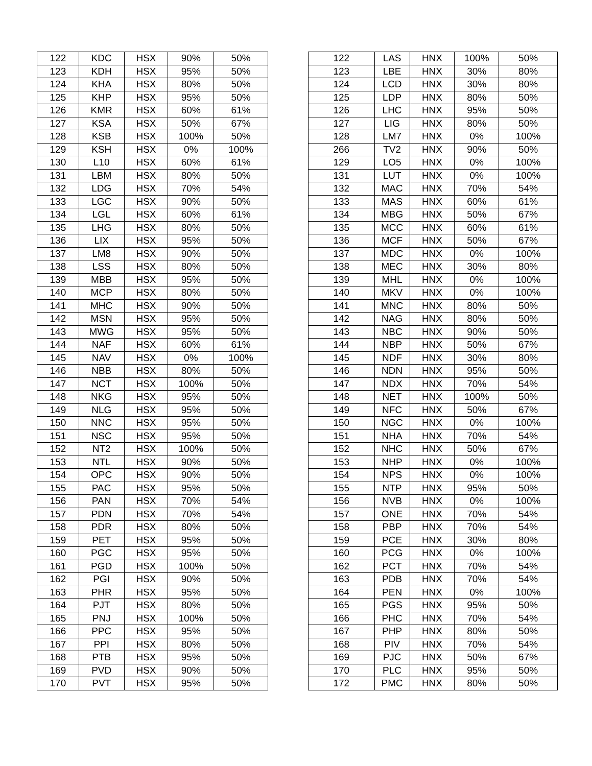| 122 | KDC | HSX | 90% | 50% |
| 123 | KDH | HSX | 95% | 50% |
| 124 | KHA | HSX | 80% | 50% |
| 125 | KHP | HSX | 95% | 50% |
| 126 | KMR | HSX | 60% | 61% |
| 127 | KSA | HSX | 50% | 67% |
| 128 | KSB | HSX | 100% | 50% |
| 129 | KSH | HSX | 0% | 100% |
| 130 | L10 | HSX | 60% | 61% |
| 131 | LBM | HSX | 80% | 50% |
| 132 | LDG | HSX | 70% | 54% |
| 133 | LGC | HSX | 90% | 50% |
| 134 | LGL | HSX | 60% | 61% |
| 135 | LHG | HSX | 80% | 50% |
| 136 | LIX | HSX | 95% | 50% |
| 137 | LM8 | HSX | 90% | 50% |
| 138 | LSS | HSX | 80% | 50% |
| 139 | MBB | HSX | 95% | 50% |
| 140 | MCP | HSX | 80% | 50% |
| 141 | MHC | HSX | 90% | 50% |
| 142 | MSN | HSX | 95% | 50% |
| 143 | MWG | HSX | 95% | 50% |
| 144 | NAF | HSX | 60% | 61% |
| 145 | NAV | HSX | 0% | 100% |
| 146 | NBB | HSX | 80% | 50% |
| 147 | NCT | HSX | 100% | 50% |
| 148 | NKG | HSX | 95% | 50% |
| 149 | NLG | HSX | 95% | 50% |
| 150 | NNC | HSX | 95% | 50% |
| 151 | NSC | HSX | 95% | 50% |
| 152 | NT2 | HSX | 100% | 50% |
| 153 | NTL | HSX | 90% | 50% |
| 154 | OPC | HSX | 90% | 50% |
| 155 | PAC | HSX | 95% | 50% |
| 156 | PAN | HSX | 70% | 54% |
| 157 | PDN | HSX | 70% | 54% |
| 158 | PDR | HSX | 80% | 50% |
| 159 | PET | HSX | 95% | 50% |
| 160 | PGC | HSX | 95% | 50% |
| 161 | PGD | HSX | 100% | 50% |
| 162 | PGI | HSX | 90% | 50% |
| 163 | PHR | HSX | 95% | 50% |
| 164 | PJT | HSX | 80% | 50% |
| 165 | PNJ | HSX | 100% | 50% |
| 166 | PPC | HSX | 95% | 50% |
| 167 | PPI | HSX | 80% | 50% |
| 168 | PTB | HSX | 95% | 50% |
| 169 | PVD | HSX | 90% | 50% |
| 170 | PVT | HSX | 95% | 50% |
| 122 | LAS | HNX | 100% | 50% |
| 123 | LBE | HNX | 30% | 80% |
| 124 | LCD | HNX | 30% | 80% |
| 125 | LDP | HNX | 80% | 50% |
| 126 | LHC | HNX | 95% | 50% |
| 127 | LIG | HNX | 80% | 50% |
| 128 | LM7 | HNX | 0% | 100% |
| 266 | TV2 | HNX | 90% | 50% |
| 129 | LO5 | HNX | 0% | 100% |
| 131 | LUT | HNX | 0% | 100% |
| 132 | MAC | HNX | 70% | 54% |
| 133 | MAS | HNX | 60% | 61% |
| 134 | MBG | HNX | 50% | 67% |
| 135 | MCC | HNX | 60% | 61% |
| 136 | MCF | HNX | 50% | 67% |
| 137 | MDC | HNX | 0% | 100% |
| 138 | MEC | HNX | 30% | 80% |
| 139 | MHL | HNX | 0% | 100% |
| 140 | MKV | HNX | 0% | 100% |
| 141 | MNC | HNX | 80% | 50% |
| 142 | NAG | HNX | 80% | 50% |
| 143 | NBC | HNX | 90% | 50% |
| 144 | NBP | HNX | 50% | 67% |
| 145 | NDF | HNX | 30% | 80% |
| 146 | NDN | HNX | 95% | 50% |
| 147 | NDX | HNX | 70% | 54% |
| 148 | NET | HNX | 100% | 50% |
| 149 | NFC | HNX | 50% | 67% |
| 150 | NGC | HNX | 0% | 100% |
| 151 | NHA | HNX | 70% | 54% |
| 152 | NHC | HNX | 50% | 67% |
| 153 | NHP | HNX | 0% | 100% |
| 154 | NPS | HNX | 0% | 100% |
| 155 | NTP | HNX | 95% | 50% |
| 156 | NVB | HNX | 0% | 100% |
| 157 | ONE | HNX | 70% | 54% |
| 158 | PBP | HNX | 70% | 54% |
| 159 | PCE | HNX | 30% | 80% |
| 160 | PCG | HNX | 0% | 100% |
| 162 | PCT | HNX | 70% | 54% |
| 163 | PDB | HNX | 70% | 54% |
| 164 | PEN | HNX | 0% | 100% |
| 165 | PGS | HNX | 95% | 50% |
| 166 | PHC | HNX | 70% | 54% |
| 167 | PHP | HNX | 80% | 50% |
| 168 | PIV | HNX | 70% | 54% |
| 169 | PJC | HNX | 50% | 67% |
| 170 | PLC | HNX | 95% | 50% |
| 172 | PMC | HNX | 80% | 50% |